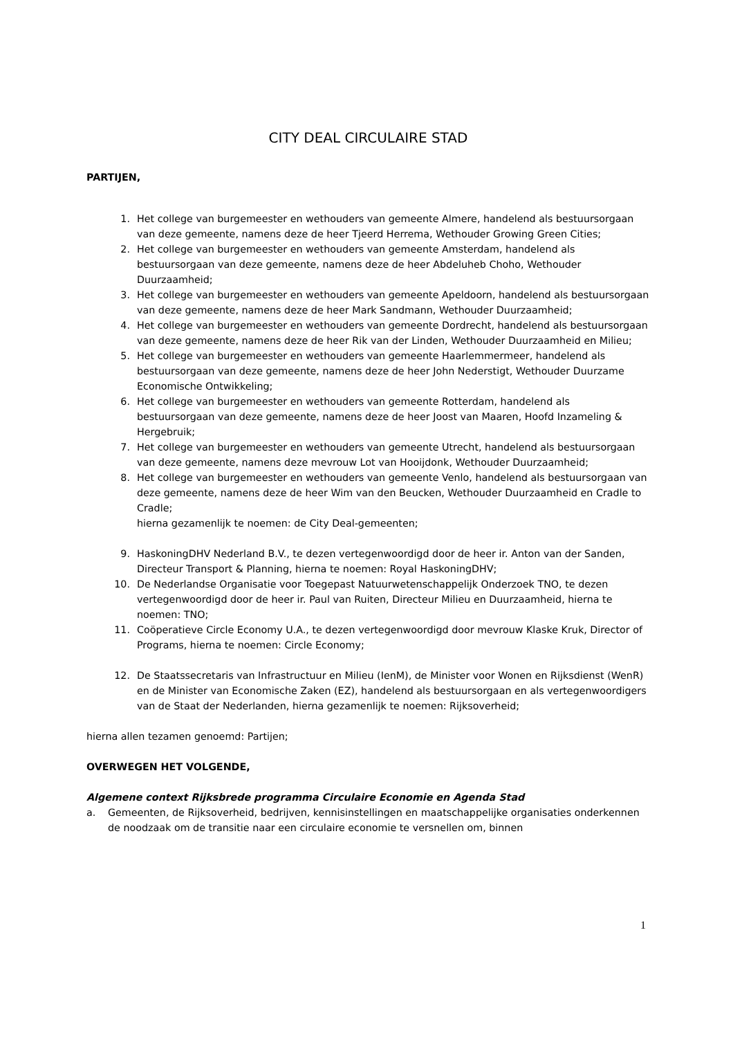CITY DEAL CIRCULAIRE STAD
PARTIJEN,
1. Het college van burgemeester en wethouders van gemeente Almere, handelend als bestuursorgaan van deze gemeente, namens deze de heer Tjeerd Herrema, Wethouder Growing Green Cities;
2. Het college van burgemeester en wethouders van gemeente Amsterdam, handelend als bestuursorgaan van deze gemeente, namens deze de heer Abdeluheb Choho, Wethouder Duurzaamheid;
3. Het college van burgemeester en wethouders van gemeente Apeldoorn, handelend als bestuursorgaan van deze gemeente, namens deze de heer Mark Sandmann, Wethouder Duurzaamheid;
4. Het college van burgemeester en wethouders van gemeente Dordrecht, handelend als bestuursorgaan van deze gemeente, namens deze de heer Rik van der Linden, Wethouder Duurzaamheid en Milieu;
5. Het college van burgemeester en wethouders van gemeente Haarlemmermeer, handelend als bestuursorgaan van deze gemeente, namens deze de heer John Nederstigt, Wethouder Duurzame Economische Ontwikkeling;
6. Het college van burgemeester en wethouders van gemeente Rotterdam, handelend als bestuursorgaan van deze gemeente, namens deze de heer Joost van Maaren, Hoofd Inzameling & Hergebruik;
7. Het college van burgemeester en wethouders van gemeente Utrecht, handelend als bestuursorgaan van deze gemeente, namens deze mevrouw Lot van Hooijdonk, Wethouder Duurzaamheid;
8. Het college van burgemeester en wethouders van gemeente Venlo, handelend als bestuursorgaan van deze gemeente, namens deze de heer Wim van den Beucken, Wethouder Duurzaamheid en Cradle to Cradle;
hierna gezamenlijk te noemen: de City Deal-gemeenten;
9. HaskoningDHV Nederland B.V., te dezen vertegenwoordigd door de heer ir. Anton van der Sanden, Directeur Transport & Planning, hierna te noemen: Royal HaskoningDHV;
10. De Nederlandse Organisatie voor Toegepast Natuurwetenschappelijk Onderzoek TNO, te dezen vertegenwoordigd door de heer ir. Paul van Ruiten, Directeur Milieu en Duurzaamheid, hierna te noemen: TNO;
11. Coöperatieve Circle Economy U.A., te dezen vertegenwoordigd door mevrouw Klaske Kruk, Director of Programs, hierna te noemen: Circle Economy;
12. De Staatssecretaris van Infrastructuur en Milieu (IenM), de Minister voor Wonen en Rijksdienst (WenR) en de Minister van Economische Zaken (EZ), handelend als bestuursorgaan en als vertegenwoordigers van de Staat der Nederlanden, hierna gezamenlijk te noemen: Rijksoverheid;
hierna allen tezamen genoemd: Partijen;
OVERWEGEN HET VOLGENDE,
Algemene context Rijksbrede programma Circulaire Economie en Agenda Stad
a. Gemeenten, de Rijksoverheid, bedrijven, kennisinstellingen en maatschappelijke organisaties onderkennen de noodzaak om de transitie naar een circulaire economie te versnellen om, binnen
1